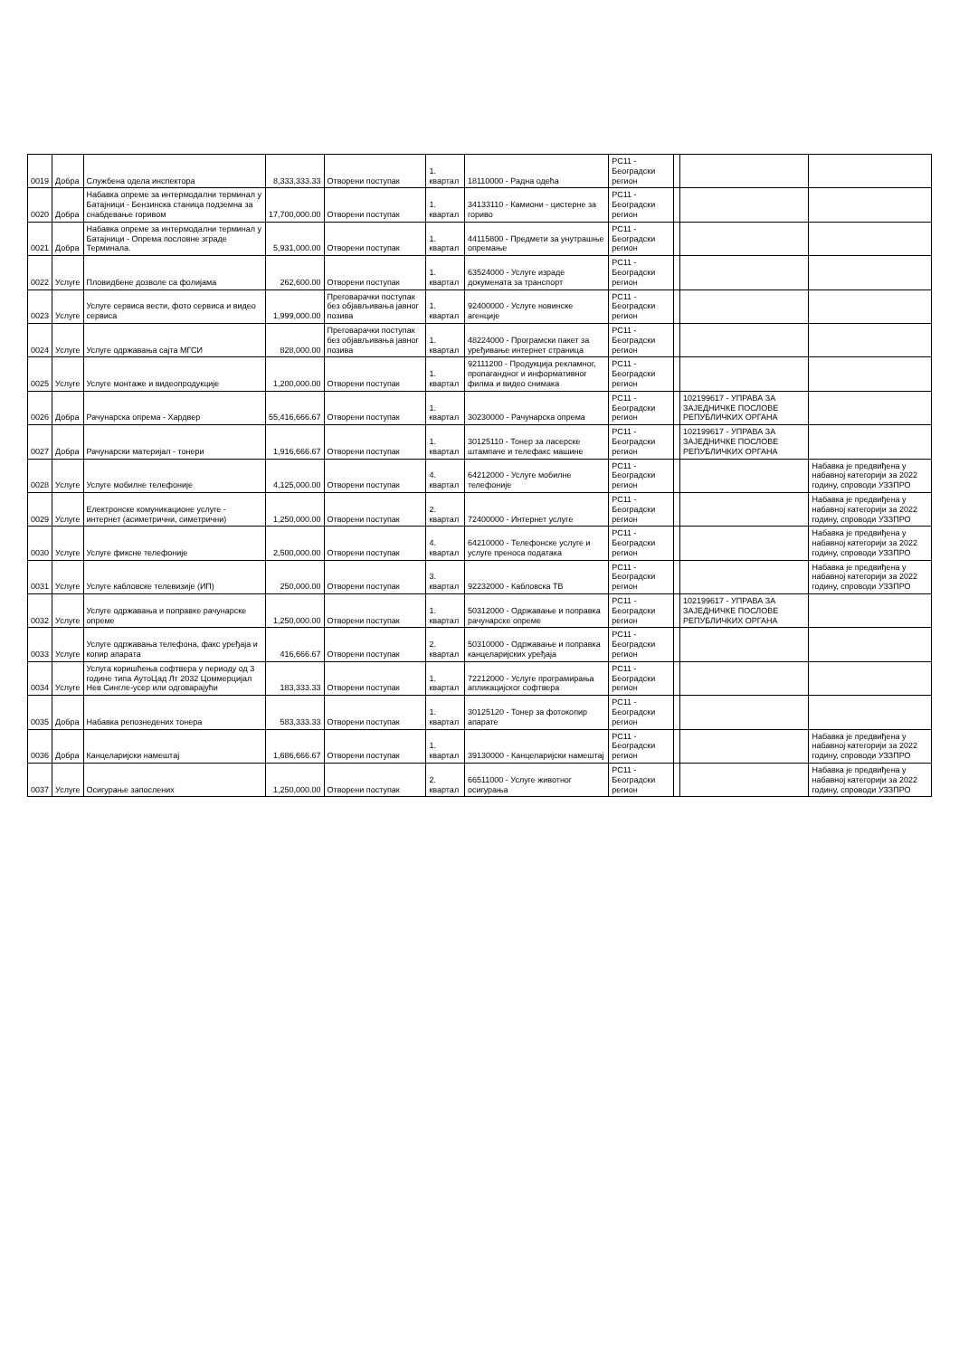| 0019 | Добра | Службена одела инспектора | 8,333,333.33 | Отворени поступак | 1. квартал | 18110000 - Радна одећа | РС11 - Београдски регион | | | |
| 0020 | Добра | Набавка опреме за интермодални терминал у Батајници - Бензинска станица подземна за снабдевање горивом | 17,700,000.00 | Отворени поступак | 1. квартал | 34133110 - Камиони - цистерне за гориво | РС11 - Београдски регион | | | |
| 0021 | Добра | Набавка опреме за интермодални терминал у Батајници - Опрема пословне зграде Терминала. | 5,931,000.00 | Отворени поступак | 1. квартал | 44115800 - Предмети за унутрашње опремање | РС11 - Београдски регион | | | |
| 0022 | Услуге | Пловидбене дозволе са фолијама | 262,600.00 | Отворени поступак | 1. квартал | 63524000 - Услуге израде докумената за транспорт | РС11 - Београдски регион | | | |
| 0023 | Услуге | Услуге сервиса вести, фото сервиса и видео сервиса | 1,999,000.00 | Преговарачки поступак без објављивања јавног позива | 1. квартал | 92400000 - Услуге новинске агенције | РС11 - Београдски регион | | | |
| 0024 | Услуге | Услуге одржавања сајта МГСИ | 828,000.00 | Преговарачки поступак без објављивања јавног позива | 1. квартал | 48224000 - Програмски пакет за уређивање интернет страница | РС11 - Београдски регион | | | |
| 0025 | Услуге | Услуге монтаже и видеопродукције | 1,200,000.00 | Отворени поступак | 1. квартал | 92111200 - Продукција рекламног, пропагандног и информативног филма и видео снимака | РС11 - Београдски регион | | | |
| 0026 | Добра | Рачунарска опрема - Хардвер | 55,416,666.67 | Отворени поступак | 1. квартал | 30230000 - Рачунарска опрема | РС11 - Београдски регион | | 102199617 - УПРАВА ЗА ЗАЈЕДНИЧКЕ ПОСЛОВЕ РЕПУБЛИЧКИХ ОРГАНА | |
| 0027 | Добра | Рачунарски материјал - тонери | 1,916,666.67 | Отворени поступак | 1. квартал | 30125110 - Тонер за ласерске штампаче и телефакс машине | РС11 - Београдски регион | | 102199617 - УПРАВА ЗА ЗАЈЕДНИЧКЕ ПОСЛОВЕ РЕПУБЛИЧКИХ ОРГАНА | |
| 0028 | Услуге | Услуге мобилне телефоније | 4,125,000.00 | Отворени поступак | 4. квартал | 64212000 - Услуге мобилне телефоније | РС11 - Београдски регион | | | Набавка је предвиђена у набавној категорији за 2022 годину, спроводи УЗЗПРО |
| 0029 | Услуге | Електронске комуникационе услуге - интернет (асиметрични, симетрични) | 1,250,000.00 | Отворени поступак | 2. квартал | 72400000 - Интернет услуге | РС11 - Београдски регион | | | Набавка је предвиђена у набавној категорији за 2022 годину, спроводи УЗЗПРО |
| 0030 | Услуге | Услуге фиксне телефоније | 2,500,000.00 | Отворени поступак | 4. квартал | 64210000 - Телефонске услуге и услуге преноса података | РС11 - Београдски регион | | | Набавка је предвиђена у набавној категорији за 2022 годину, спроводи УЗЗПРО |
| 0031 | Услуге | Услуге кабловске телевизије (ИП) | 250,000.00 | Отворени поступак | 3. квартал | 92232000 - Кабловска ТВ | РС11 - Београдски регион | | | Набавка је предвиђена у набавној категорији за 2022 годину, спроводи УЗЗПРО |
| 0032 | Услуге | Услуге одржавања и поправке рачунарске опреме | 1,250,000.00 | Отворени поступак | 1. квартал | 50312000 - Одржавање и поправка рачунарске опреме | РС11 - Београдски регион | | 102199617 - УПРАВА ЗА ЗАЈЕДНИЧКЕ ПОСЛОВЕ РЕПУБЛИЧКИХ ОРГАНА | |
| 0033 | Услуге | Услуге одржавања телефона, факс уређаја и копир апарата | 416,666.67 | Отворени поступак | 2. квартал | 50310000 - Одржавање и поправка канцеларијских уређаја | РС11 - Београдски регион | | | |
| 0034 | Услуге | Услуга коришћења софтвера у периоду од 3 године типа АутоЦад Лт 2032 Цоммерцијал Нев Сингле-усер или одговарајући | 183,333.33 | Отворени поступак | 1. квартал | 72212000 - Услуге програмирања апликацијског софтвера | РС11 - Београдски регион | | | |
| 0035 | Добра | Набавка репознедених тонера | 583,333.33 | Отворени поступак | 1. квартал | 30125120 - Тонер за фотокопир апарате | РС11 - Београдски регион | | | |
| 0036 | Добра | Канцеларијски намештај | 1,686,666.67 | Отворени поступак | 1. квартал | 39130000 - Канцеларијски намештај | РС11 - Београдски регион | | | Набавка је предвиђена у набавној категорији за 2022 годину, спроводи УЗЗПРО |
| 0037 | Услуге | Осигурање запослених | 1,250,000.00 | Отворени поступак | 2. квартал | 66511000 - Услуге животног осигурања | РС11 - Београдски регион | | | Набавка је предвиђена у набавној категорији за 2022 годину, спроводи УЗЗПРО |